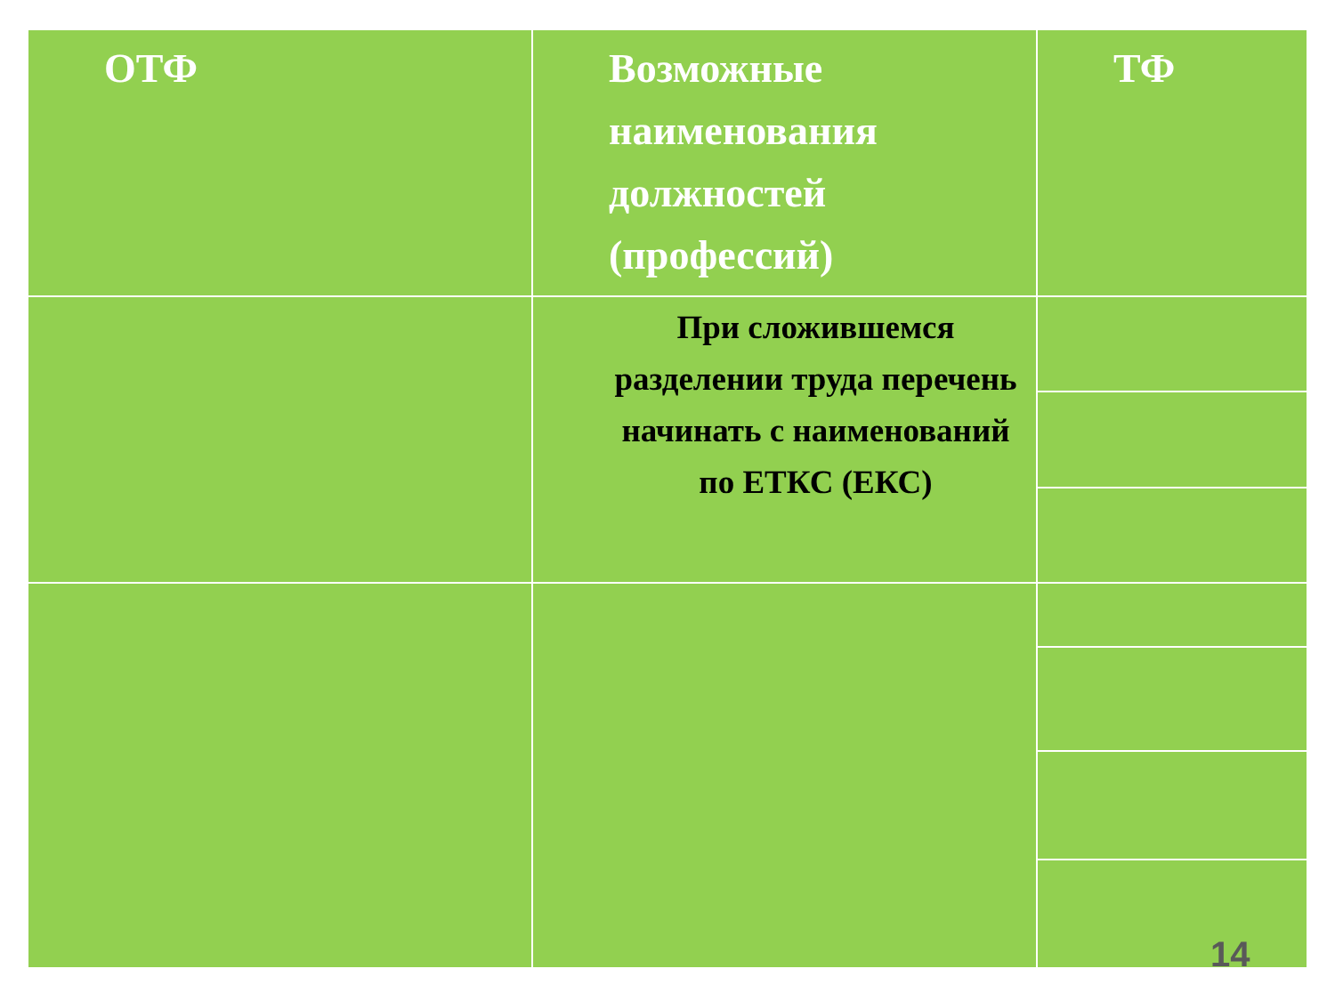| ОТФ | Возможные наименования должностей (профессий) | ТФ |
| --- | --- | --- |
| | При сложившемся разделении труда перечень начинать с наименований по ЕТКС (ЕКС) | |
14